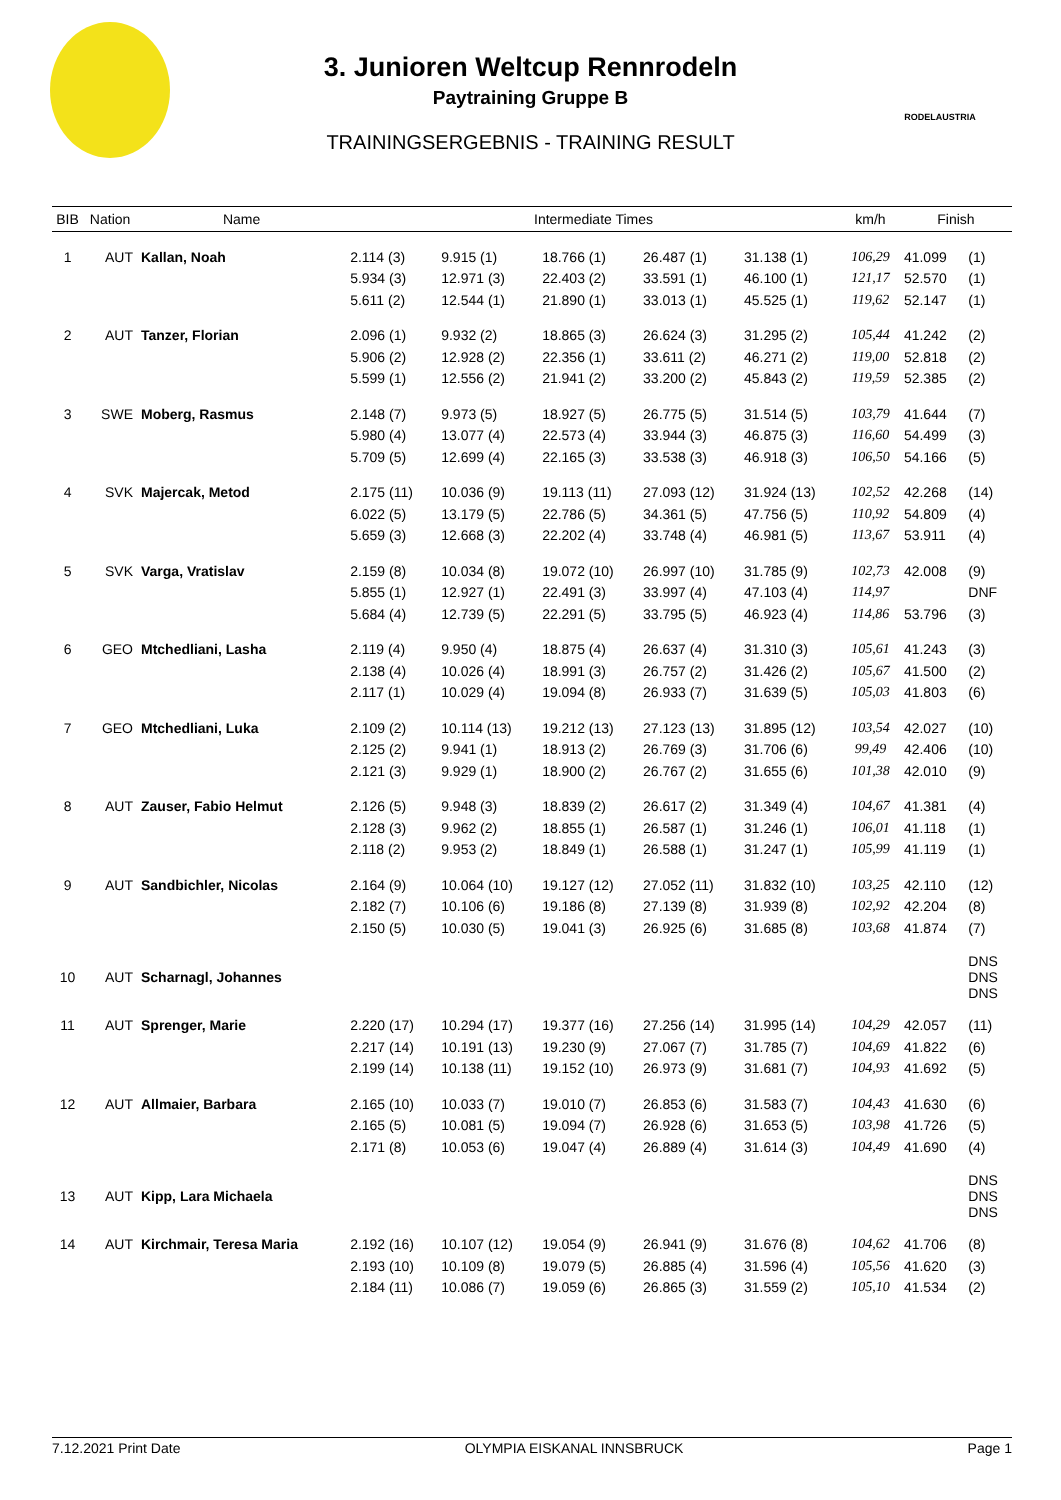RODELAUSTRIA
3. Junioren Weltcup Rennrodeln
Paytraining Gruppe B
TRAININGSERGEBNIS - TRAINING RESULT
| BIB | Nation | Name | Intermediate Times | | | | | km/h | Finish | |
| --- | --- | --- | --- | --- | --- | --- | --- | --- | --- | --- |
| 1 | AUT | Kallan, Noah | 2.114 (3) | 9.915 (1) | 18.766 (1) | 26.487 (1) | 31.138 (1) | 106,29 | 41.099 | (1) |
| | | | 5.934 (3) | 12.971 (3) | 22.403 (2) | 33.591 (1) | 46.100 (1) | 121,17 | 52.570 | (1) |
| | | | 5.611 (2) | 12.544 (1) | 21.890 (1) | 33.013 (1) | 45.525 (1) | 119,62 | 52.147 | (1) |
| 2 | AUT | Tanzer, Florian | 2.096 (1) | 9.932 (2) | 18.865 (3) | 26.624 (3) | 31.295 (2) | 105,44 | 41.242 | (2) |
| | | | 5.906 (2) | 12.928 (2) | 22.356 (1) | 33.611 (2) | 46.271 (2) | 119,00 | 52.818 | (2) |
| | | | 5.599 (1) | 12.556 (2) | 21.941 (2) | 33.200 (2) | 45.843 (2) | 119,59 | 52.385 | (2) |
| 3 | SWE | Moberg, Rasmus | 2.148 (7) | 9.973 (5) | 18.927 (5) | 26.775 (5) | 31.514 (5) | 103,79 | 41.644 | (7) |
| | | | 5.980 (4) | 13.077 (4) | 22.573 (4) | 33.944 (3) | 46.875 (3) | 116,60 | 54.499 | (3) |
| | | | 5.709 (5) | 12.699 (4) | 22.165 (3) | 33.538 (3) | 46.918 (3) | 106,50 | 54.166 | (5) |
| 4 | SVK | Majercak, Metod | 2.175 (11) | 10.036 (9) | 19.113 (11) | 27.093 (12) | 31.924 (13) | 102,52 | 42.268 | (14) |
| | | | 6.022 (5) | 13.179 (5) | 22.786 (5) | 34.361 (5) | 47.756 (5) | 110,92 | 54.809 | (4) |
| | | | 5.659 (3) | 12.668 (3) | 22.202 (4) | 33.748 (4) | 46.981 (5) | 113,67 | 53.911 | (4) |
| 5 | SVK | Varga, Vratislav | 2.159 (8) | 10.034 (8) | 19.072 (10) | 26.997 (10) | 31.785 (9) | 102,73 | 42.008 | (9) |
| | | | 5.855 (1) | 12.927 (1) | 22.491 (3) | 33.997 (4) | 47.103 (4) | 114,97 | | DNF |
| | | | 5.684 (4) | 12.739 (5) | 22.291 (5) | 33.795 (5) | 46.923 (4) | 114,86 | 53.796 | (3) |
| 6 | GEO | Mtchedliani, Lasha | 2.119 (4) | 9.950 (4) | 18.875 (4) | 26.637 (4) | 31.310 (3) | 105,61 | 41.243 | (3) |
| | | | 2.138 (4) | 10.026 (4) | 18.991 (3) | 26.757 (2) | 31.426 (2) | 105,67 | 41.500 | (2) |
| | | | 2.117 (1) | 10.029 (4) | 19.094 (8) | 26.933 (7) | 31.639 (5) | 105,03 | 41.803 | (6) |
| 7 | GEO | Mtchedliani, Luka | 2.109 (2) | 10.114 (13) | 19.212 (13) | 27.123 (13) | 31.895 (12) | 103,54 | 42.027 | (10) |
| | | | 2.125 (2) | 9.941 (1) | 18.913 (2) | 26.769 (3) | 31.706 (6) | 99,49 | 42.406 | (10) |
| | | | 2.121 (3) | 9.929 (1) | 18.900 (2) | 26.767 (2) | 31.655 (6) | 101,38 | 42.010 | (9) |
| 8 | AUT | Zauser, Fabio Helmut | 2.126 (5) | 9.948 (3) | 18.839 (2) | 26.617 (2) | 31.349 (4) | 104,67 | 41.381 | (4) |
| | | | 2.128 (3) | 9.962 (2) | 18.855 (1) | 26.587 (1) | 31.246 (1) | 106,01 | 41.118 | (1) |
| | | | 2.118 (2) | 9.953 (2) | 18.849 (1) | 26.588 (1) | 31.247 (1) | 105,99 | 41.119 | (1) |
| 9 | AUT | Sandbichler, Nicolas | 2.164 (9) | 10.064 (10) | 19.127 (12) | 27.052 (11) | 31.832 (10) | 103,25 | 42.110 | (12) |
| | | | 2.182 (7) | 10.106 (6) | 19.186 (8) | 27.139 (8) | 31.939 (8) | 102,92 | 42.204 | (8) |
| | | | 2.150 (5) | 10.030 (5) | 19.041 (3) | 26.925 (6) | 31.685 (8) | 103,68 | 41.874 | (7) |
| 10 | AUT | Scharnagl, Johannes | | | | | | | | DNS DNS DNS |
| 11 | AUT | Sprenger, Marie | 2.220 (17) | 10.294 (17) | 19.377 (16) | 27.256 (14) | 31.995 (14) | 104,29 | 42.057 | (11) |
| | | | 2.217 (14) | 10.191 (13) | 19.230 (9) | 27.067 (7) | 31.785 (7) | 104,69 | 41.822 | (6) |
| | | | 2.199 (14) | 10.138 (11) | 19.152 (10) | 26.973 (9) | 31.681 (7) | 104,93 | 41.692 | (5) |
| 12 | AUT | Allmaier, Barbara | 2.165 (10) | 10.033 (7) | 19.010 (7) | 26.853 (6) | 31.583 (7) | 104,43 | 41.630 | (6) |
| | | | 2.165 (5) | 10.081 (5) | 19.094 (7) | 26.928 (6) | 31.653 (5) | 103,98 | 41.726 | (5) |
| | | | 2.171 (8) | 10.053 (6) | 19.047 (4) | 26.889 (4) | 31.614 (3) | 104,49 | 41.690 | (4) |
| 13 | AUT | Kipp, Lara Michaela | | | | | | | | DNS DNS DNS |
| 14 | AUT | Kirchmair, Teresa Maria | 2.192 (16) | 10.107 (12) | 19.054 (9) | 26.941 (9) | 31.676 (8) | 104,62 | 41.706 | (8) |
| | | | 2.193 (10) | 10.109 (8) | 19.079 (5) | 26.885 (4) | 31.596 (4) | 105,56 | 41.620 | (3) |
| | | | 2.184 (11) | 10.086 (7) | 19.059 (6) | 26.865 (3) | 31.559 (2) | 105,10 | 41.534 | (2) |
7.12.2021 Print Date OLYMPIA EISKANAL INNSBRUCK Page 1